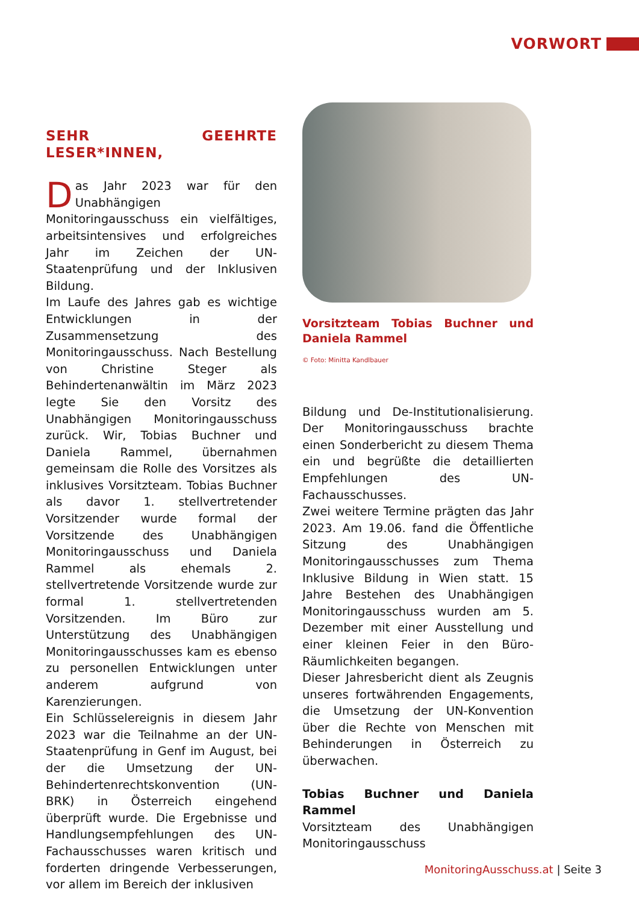VORWORT
SEHR GEEHRTE LESER*INNEN,
Das Jahr 2023 war für den Unabhängigen Monitoringausschuss ein vielfältiges, arbeitsintensives und erfolgreiches Jahr im Zeichen der UN-Staatenprüfung und der Inklusiven Bildung.
Im Laufe des Jahres gab es wichtige Entwicklungen in der Zusammensetzung des Monitoringausschuss. Nach Bestellung von Christine Steger als Behindertenanwältin im März 2023 legte Sie den Vorsitz des Unabhängigen Monitoringausschuss zurück. Wir, Tobias Buchner und Daniela Rammel, übernahmen gemeinsam die Rolle des Vorsitzes als inklusives Vorsitzteam. Tobias Buchner als davor 1. stellvertretender Vorsitzender wurde formal der Vorsitzende des Unabhängigen Monitoringausschuss und Daniela Rammel als ehemals 2. stellvertretende Vorsitzende wurde zur formal 1. stellvertretenden Vorsitzenden. Im Büro zur Unterstützung des Unabhängigen Monitoringausschusses kam es ebenso zu personellen Entwicklungen unter anderem aufgrund von Karenzierungen.
Ein Schlüsselereignis in diesem Jahr 2023 war die Teilnahme an der UN-Staatenprüfung in Genf im August, bei der die Umsetzung der UN-Behindertenrechtskonvention (UN-BRK) in Österreich eingehend überprüft wurde. Die Ergebnisse und Handlungsempfehlungen des UN-Fachausschusses waren kritisch und forderten dringende Verbesserungen, vor allem im Bereich der inklusiven
Vorsitzteam Tobias Buchner und Daniela Rammel
© Foto: Minitta Kandlbauer
Bildung und De-Institutionalisierung. Der Monitoringausschuss brachte einen Sonderbericht zu diesem Thema ein und begrüßte die detaillierten Empfehlungen des UN-Fachausschusses.
Zwei weitere Termine prägten das Jahr 2023. Am 19.06. fand die Öffentliche Sitzung des Unabhängigen Monitoringausschusses zum Thema Inklusive Bildung in Wien statt. 15 Jahre Bestehen des Unabhängigen Monitoringausschuss wurden am 5. Dezember mit einer Ausstellung und einer kleinen Feier in den Büro-Räumlichkeiten begangen.
Dieser Jahresbericht dient als Zeugnis unseres fortwährenden Engagements, die Umsetzung der UN-Konvention über die Rechte von Menschen mit Behinderungen in Österreich zu überwachen.
Tobias Buchner und Daniela Rammel
Vorsitzteam des Unabhängigen Monitoringausschuss
MonitoringAusschuss.at | Seite 3